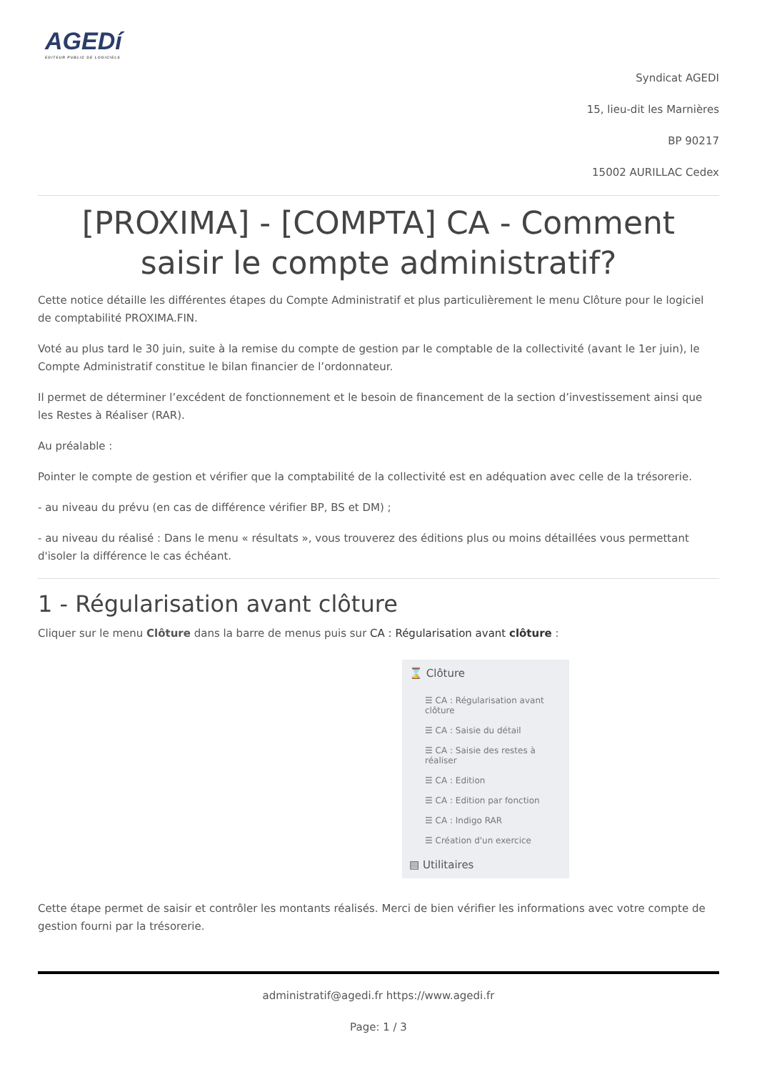AGEDí
EDITEUR PUBLIC DE LOGICIELS
Syndicat AGEDI
15, lieu-dit les Marnières
BP 90217
15002 AURILLAC Cedex
[PROXIMA] - [COMPTA] CA - Comment saisir le compte administratif?
Cette notice détaille les différentes étapes du Compte Administratif et plus particulièrement le menu Clôture pour le logiciel de comptabilité PROXIMA.FIN.
Voté au plus tard le 30 juin, suite à la remise du compte de gestion par le comptable de la collectivité (avant le 1er juin), le Compte Administratif constitue le bilan financier de l’ordonnateur.
Il permet de déterminer l’excédent de fonctionnement et le besoin de financement de la section d’investissement ainsi que les Restes à Réaliser (RAR).
Au préalable :
Pointer le compte de gestion et vérifier que la comptabilité de la collectivité est en adéquation avec celle de la trésorerie.
- au niveau du prévu (en cas de différence vérifier BP, BS et DM) ;
- au niveau du réalisé : Dans le menu « résultats », vous trouverez des éditions plus ou moins détaillées vous permettant d'isoler la différence le cas échéant.
1 - Régularisation avant clôture
Cliquer sur le menu Clôture dans la barre de menus puis sur CA : Régularisation avant clôture :
⌛ Clôture
☰ CA : Régularisation avant clôture
☰ CA : Saisie du détail
☰ CA : Saisie des restes à réaliser
☰ CA : Edition
☰ CA : Edition par fonction
☰ CA : Indigo RAR
☰ Création d'un exercice
▤ Utilitaires
Cette étape permet de saisir et contrôler les montants réalisés. Merci de bien vérifier les informations avec votre compte de gestion fourni par la trésorerie.
administratif@agedi.fr https://www.agedi.fr
Page: 1 / 3